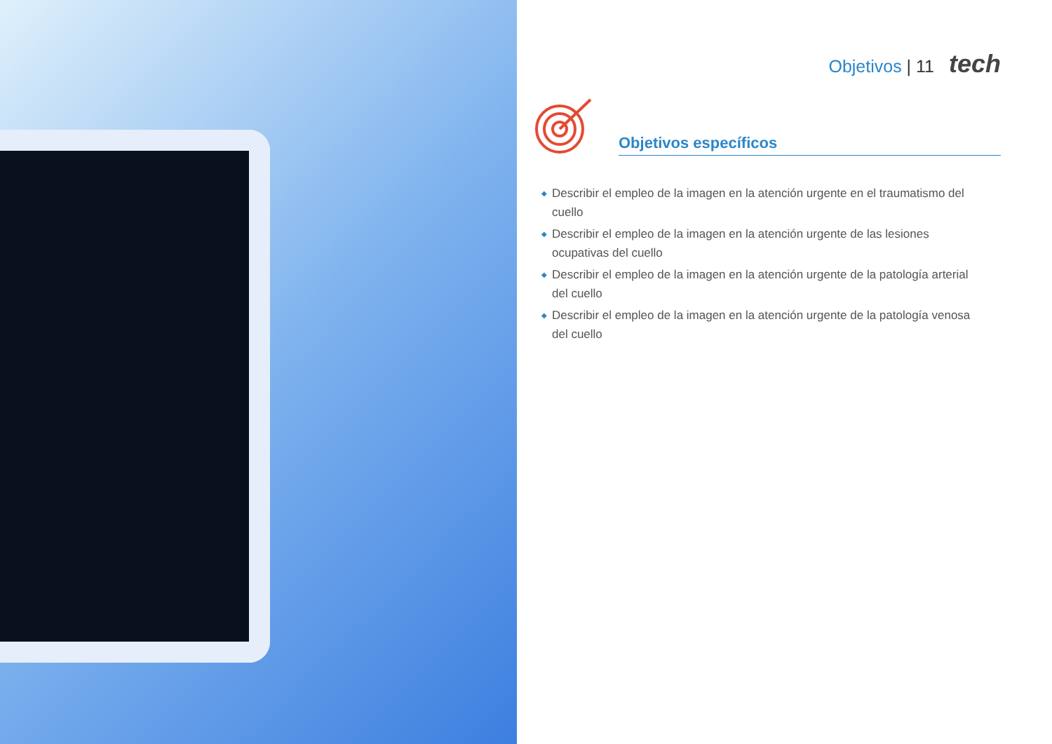Objetivos | 11 tech
Objetivos específicos
◆ Describir el empleo de la imagen en la atención urgente en el traumatismo del cuello
◆ Describir el empleo de la imagen en la atención urgente de las lesiones ocupativas del cuello
◆ Describir el empleo de la imagen en la atención urgente de la patología arterial del cuello
◆ Describir el empleo de la imagen en la atención urgente de la patología venosa del cuello